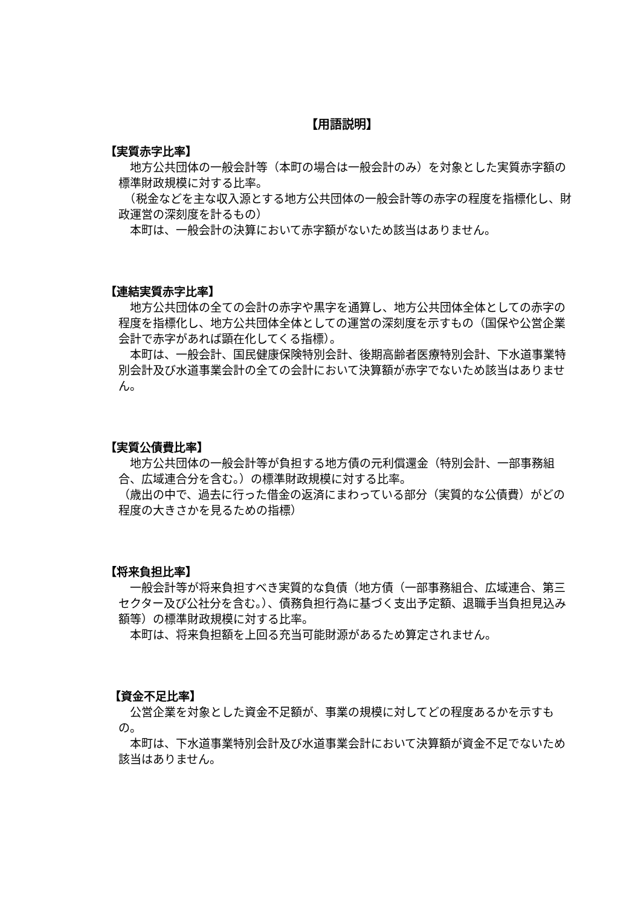【用語説明】
【実質赤字比率】
　地方公共団体の一般会計等（本町の場合は一般会計のみ）を対象とした実質赤字額の標準財政規模に対する比率。
　（税金などを主な収入源とする地方公共団体の一般会計等の赤字の程度を指標化し、財政運営の深刻度を計るもの）
　本町は、一般会計の決算において赤字額がないため該当はありません。
【連結実質赤字比率】
　地方公共団体の全ての会計の赤字や黒字を通算し、地方公共団体全体としての赤字の程度を指標化し、地方公共団体全体としての運営の深刻度を示すもの（国保や公営企業会計で赤字があれば顕在化してくる指標）。
　本町は、一般会計、国民健康保険特別会計、後期高齢者医療特別会計、下水道事業特別会計及び水道事業会計の全ての会計において決算額が赤字でないため該当はありません。
【実質公債費比率】
　地方公共団体の一般会計等が負担する地方債の元利償還金（特別会計、一部事務組合、広域連合分を含む。）の標準財政規模に対する比率。
（歳出の中で、過去に行った借金の返済にまわっている部分（実質的な公債費）がどの程度の大きさかを見るための指標）
【将来負担比率】
　一般会計等が将来負担すべき実質的な負債（地方債（一部事務組合、広域連合、第三セクター及び公社分を含む。）、債務負担行為に基づく支出予定額、退職手当負担見込み額等）の標準財政規模に対する比率。
　本町は、将来負担額を上回る充当可能財源があるため算定されません。
【資金不足比率】
　公営企業を対象とした資金不足額が、事業の規模に対してどの程度あるかを示すもの。
　本町は、下水道事業特別会計及び水道事業会計において決算額が資金不足でないため該当はありません。